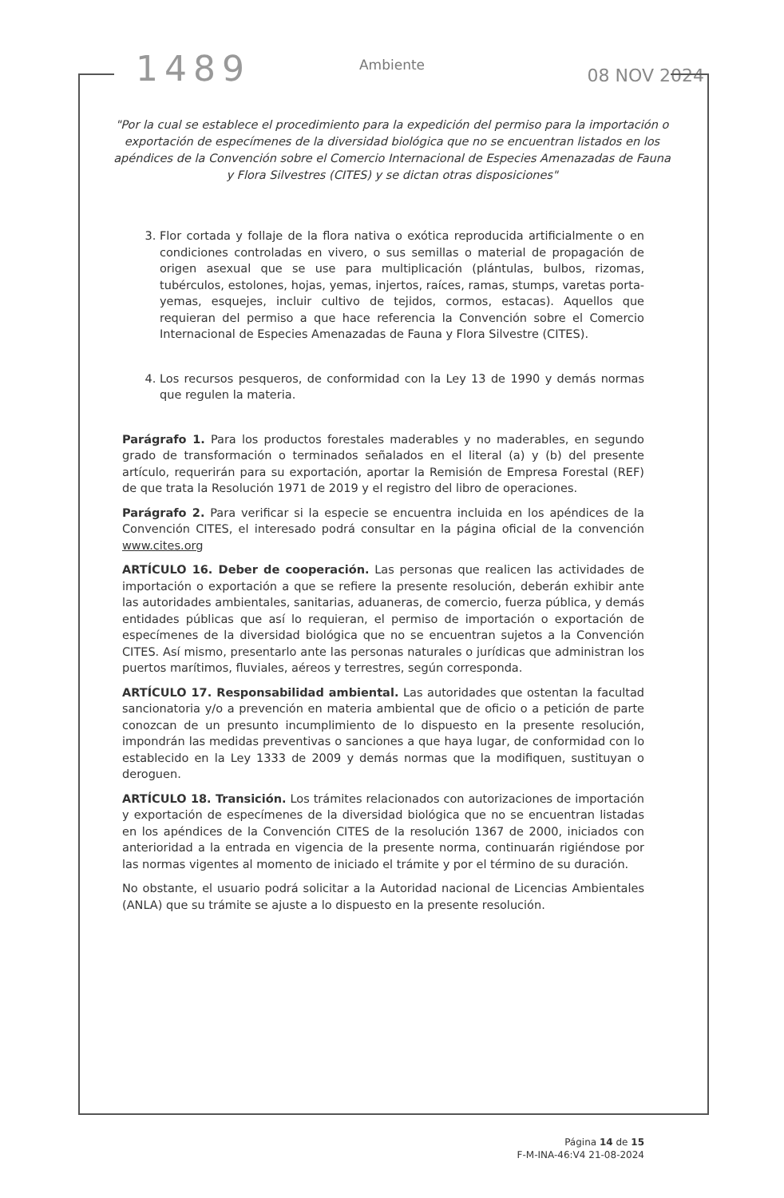1489
08 NOV 2024
Ambiente
"Por la cual se establece el procedimiento para la expedición del permiso para la importación o exportación de especímenes de la diversidad biológica que no se encuentran listados en los apéndices de la Convención sobre el Comercio Internacional de Especies Amenazadas de Fauna y Flora Silvestres (CITES) y se dictan otras disposiciones"
3. Flor cortada y follaje de la flora nativa o exótica reproducida artificialmente o en condiciones controladas en vivero, o sus semillas o material de propagación de origen asexual que se use para multiplicación (plántulas, bulbos, rizomas, tubérculos, estolones, hojas, yemas, injertos, raíces, ramas, stumps, varetas porta-yemas, esquejes, incluir cultivo de tejidos, cormos, estacas). Aquellos que requieran del permiso a que hace referencia la Convención sobre el Comercio Internacional de Especies Amenazadas de Fauna y Flora Silvestre (CITES).
4. Los recursos pesqueros, de conformidad con la Ley 13 de 1990 y demás normas que regulen la materia.
Parágrafo 1. Para los productos forestales maderables y no maderables, en segundo grado de transformación o terminados señalados en el literal (a) y (b) del presente artículo, requerirán para su exportación, aportar la Remisión de Empresa Forestal (REF) de que trata la Resolución 1971 de 2019 y el registro del libro de operaciones.
Parágrafo 2. Para verificar si la especie se encuentra incluida en los apéndices de la Convención CITES, el interesado podrá consultar en la página oficial de la convención www.cites.org
ARTÍCULO 16. Deber de cooperación. Las personas que realicen las actividades de importación o exportación a que se refiere la presente resolución, deberán exhibir ante las autoridades ambientales, sanitarias, aduaneras, de comercio, fuerza pública, y demás entidades públicas que así lo requieran, el permiso de importación o exportación de especímenes de la diversidad biológica que no se encuentran sujetos a la Convención CITES. Así mismo, presentarlo ante las personas naturales o jurídicas que administran los puertos marítimos, fluviales, aéreos y terrestres, según corresponda.
ARTÍCULO 17. Responsabilidad ambiental. Las autoridades que ostentan la facultad sancionatoria y/o a prevención en materia ambiental que de oficio o a petición de parte conozcan de un presunto incumplimiento de lo dispuesto en la presente resolución, impondrán las medidas preventivas o sanciones a que haya lugar, de conformidad con lo establecido en la Ley 1333 de 2009 y demás normas que la modifiquen, sustituyan o deroguen.
ARTÍCULO 18. Transición. Los trámites relacionados con autorizaciones de importación y exportación de especímenes de la diversidad biológica que no se encuentran listadas en los apéndices de la Convención CITES de la resolución 1367 de 2000, iniciados con anterioridad a la entrada en vigencia de la presente norma, continuarán rigiéndose por las normas vigentes al momento de iniciado el trámite y por el término de su duración.
No obstante, el usuario podrá solicitar a la Autoridad nacional de Licencias Ambientales (ANLA) que su trámite se ajuste a lo dispuesto en la presente resolución.
Página 14 de 15
F-M-INA-46:V4 21-08-2024